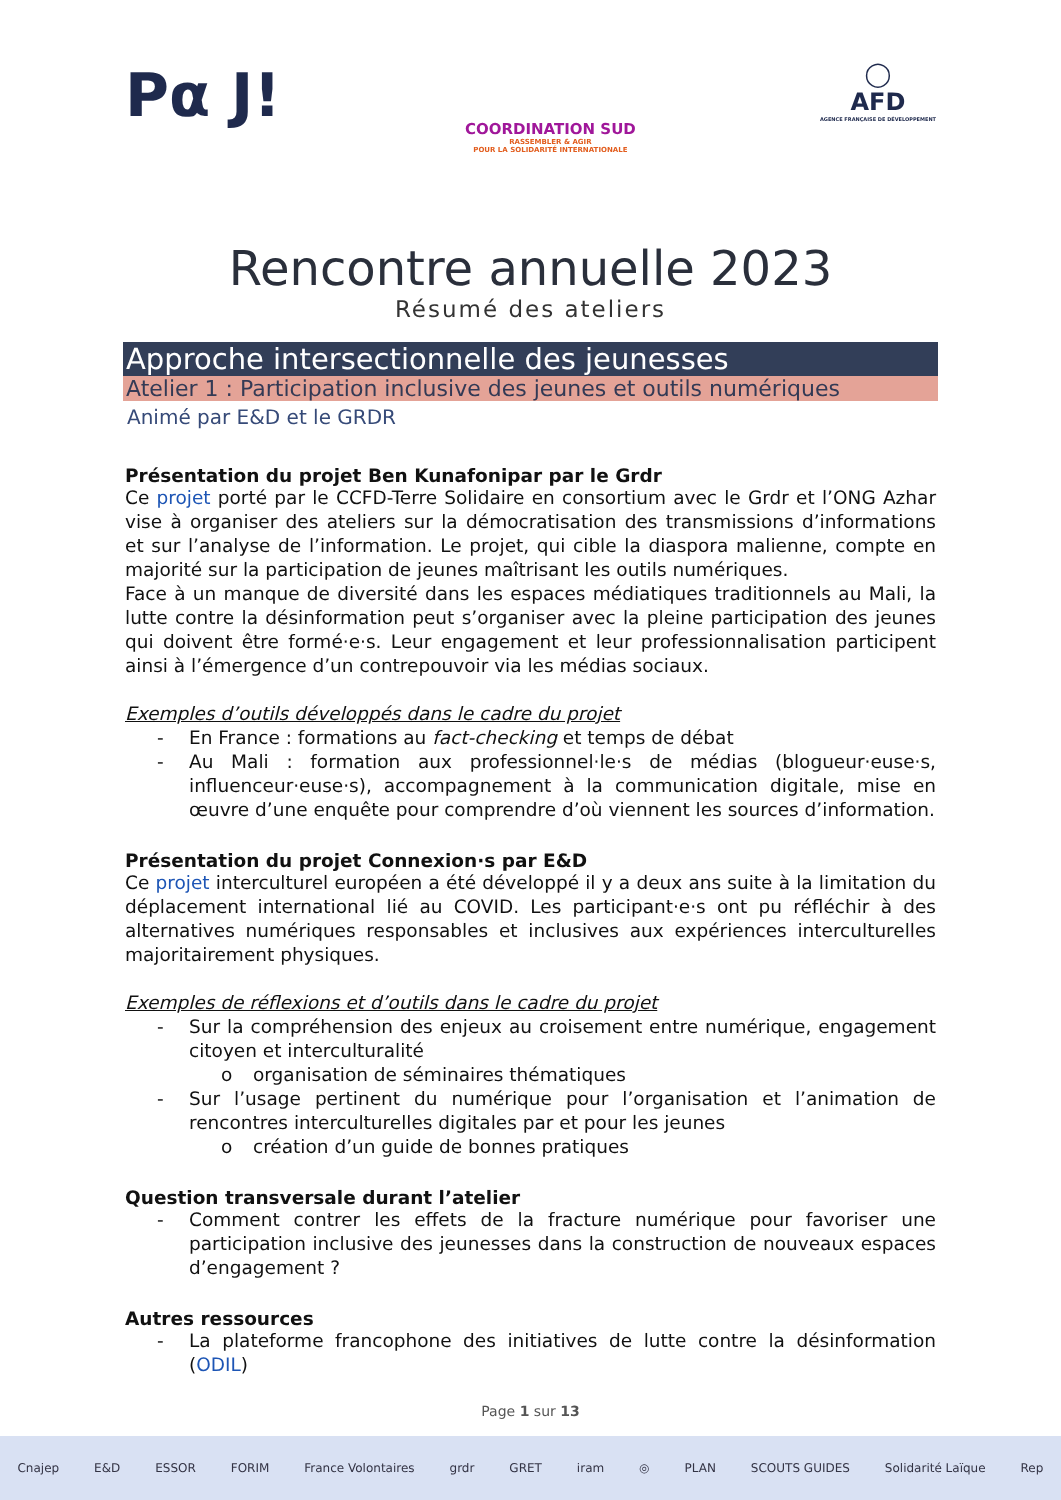Pα J!
COORDINATION SUD
RASSEMBLER & AGIR
POUR LA SOLIDARITÉ INTERNATIONALE
◯
AFD
AGENCE FRANÇAISE DE DÉVELOPPEMENT
Rencontre annuelle 2023
Résumé des ateliers
Approche intersectionnelle des jeunesses
Atelier 1 : Participation inclusive des jeunes et outils numériques
Animé par E&D et le GRDR
Présentation du projet Ben Kunafonipar par le Grdr
Ce projet porté par le CCFD-Terre Solidaire en consortium avec le Grdr et l’ONG Azhar vise à organiser des ateliers sur la démocratisation des transmissions d’informations et sur l’analyse de l’information. Le projet, qui cible la diaspora malienne, compte en majorité sur la participation de jeunes maîtrisant les outils numériques.
Face à un manque de diversité dans les espaces médiatiques traditionnels au Mali, la lutte contre la désinformation peut s’organiser avec la pleine participation des jeunes qui doivent être formé·e·s. Leur engagement et leur professionnalisation participent ainsi à l’émergence d’un contrepouvoir via les médias sociaux.
Exemples d’outils développés dans le cadre du projet
- En France : formations au fact-checking et temps de débat
- Au Mali : formation aux professionnel·le·s de médias (blogueur·euse·s, influenceur·euse·s), accompagnement à la communication digitale, mise en œuvre d’une enquête pour comprendre d’où viennent les sources d’information.
Présentation du projet Connexion·s par E&D
Ce projet interculturel européen a été développé il y a deux ans suite à la limitation du déplacement international lié au COVID. Les participant·e·s ont pu réfléchir à des alternatives numériques responsables et inclusives aux expériences interculturelles majoritairement physiques.
Exemples de réflexions et d’outils dans le cadre du projet
- Sur la compréhension des enjeux au croisement entre numérique, engagement citoyen et interculturalité
o organisation de séminaires thématiques
- Sur l’usage pertinent du numérique pour l’organisation et l’animation de rencontres interculturelles digitales par et pour les jeunes
o création d’un guide de bonnes pratiques
Question transversale durant l’atelier
- Comment contrer les effets de la fracture numérique pour favoriser une participation inclusive des jeunesses dans la construction de nouveaux espaces d’engagement ?
Autres ressources
- La plateforme francophone des initiatives de lutte contre la désinformation (ODIL)
Page 1 sur 13
Cnajep E&D ESSOR FORIM France Volontaires grdr GRET iram ◎ PLAN SCOUTS GUIDES Solidarité Laïque Rep